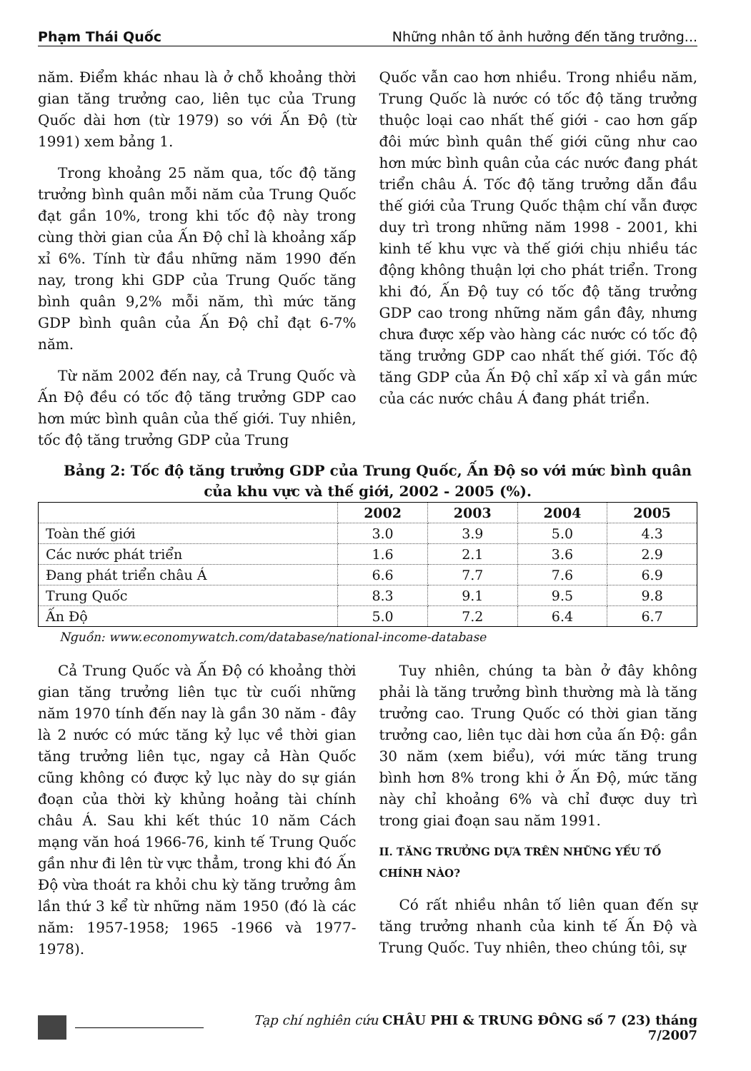Phạm Thái Quốc Những nhân tố ảnh hưởng đến tăng trưởng...
năm. Điểm khác nhau là ở chỗ khoảng thời gian tăng trưởng cao, liên tục của Trung Quốc dài hơn (từ 1979) so với Ấn Độ (từ 1991) xem bảng 1.
Trong khoảng 25 năm qua, tốc độ tăng trưởng bình quân mỗi năm của Trung Quốc đạt gần 10%, trong khi tốc độ này trong cùng thời gian của Ấn Độ chỉ là khoảng xấp xỉ 6%. Tính từ đầu những năm 1990 đến nay, trong khi GDP của Trung Quốc tăng bình quân 9,2% mỗi năm, thì mức tăng GDP bình quân của Ấn Độ chỉ đạt 6-7% năm.
Từ năm 2002 đến nay, cả Trung Quốc và Ấn Độ đều có tốc độ tăng trưởng GDP cao hơn mức bình quân của thế giới. Tuy nhiên, tốc độ tăng trưởng GDP của Trung
Quốc vẫn cao hơn nhiều. Trong nhiều năm, Trung Quốc là nước có tốc độ tăng trưởng thuộc loại cao nhất thế giới - cao hơn gấp đôi mức bình quân thế giới cũng như cao hơn mức bình quân của các nước đang phát triển châu Á. Tốc độ tăng trưởng dẫn đầu thế giới của Trung Quốc thậm chí vẫn được duy trì trong những năm 1998 - 2001, khi kinh tế khu vực và thế giới chịu nhiều tác động không thuận lợi cho phát triển. Trong khi đó, Ấn Độ tuy có tốc độ tăng trưởng GDP cao trong những năm gần đây, nhưng chưa được xếp vào hàng các nước có tốc độ tăng trưởng GDP cao nhất thế giới. Tốc độ tăng GDP của Ấn Độ chỉ xấp xỉ và gần mức của các nước châu Á đang phát triển.
Bảng 2: Tốc độ tăng trưởng GDP của Trung Quốc, Ấn Độ so với mức bình quân
của khu vực và thế giới, 2002 - 2005 (%).
| | 2002 | 2003 | 2004 | 2005 |
| --- | --- | --- | --- | --- |
| Toàn thế giới | 3.0 | 3.9 | 5.0 | 4.3 |
| Các nước phát triển | 1.6 | 2.1 | 3.6 | 2.9 |
| Đang phát triển châu Á | 6.6 | 7.7 | 7.6 | 6.9 |
| Trung Quốc | 8.3 | 9.1 | 9.5 | 9.8 |
| Ấn Độ | 5.0 | 7.2 | 6.4 | 6.7 |
Nguồn: www.economywatch.com/database/national-income-database
Cả Trung Quốc và Ấn Độ có khoảng thời gian tăng trưởng liên tục từ cuối những năm 1970 tính đến nay là gần 30 năm - đây là 2 nước có mức tăng kỷ lục về thời gian tăng trưởng liên tục, ngay cả Hàn Quốc cũng không có được kỷ lục này do sự gián đoạn của thời kỳ khủng hoảng tài chính châu Á. Sau khi kết thúc 10 năm Cách mạng văn hoá 1966-76, kinh tế Trung Quốc gần như đi lên từ vực thẳm, trong khi đó Ấn Độ vừa thoát ra khỏi chu kỳ tăng trưởng âm lần thứ 3 kể từ những năm 1950 (đó là các năm: 1957-1958; 1965 -1966 và 1977-1978).
Tuy nhiên, chúng ta bàn ở đây không phải là tăng trưởng bình thường mà là tăng trưởng cao. Trung Quốc có thời gian tăng trưởng cao, liên tục dài hơn của ấn Độ: gần 30 năm (xem biểu), với mức tăng trung bình hơn 8% trong khi ở Ấn Độ, mức tăng này chỉ khoảng 6% và chỉ được duy trì trong giai đoạn sau năm 1991.
II. TĂNG TRƯỞNG DỰA TRÊN NHỮNG YẾU TỐ CHÍNH NÀO?
Có rất nhiều nhân tố liên quan đến sự tăng trưởng nhanh của kinh tế Ấn Độ và Trung Quốc. Tuy nhiên, theo chúng tôi, sự
Tạp chí nghiên cứu CHÂU PHI & TRUNG ĐÔNG số 7 (23) tháng 7/2007